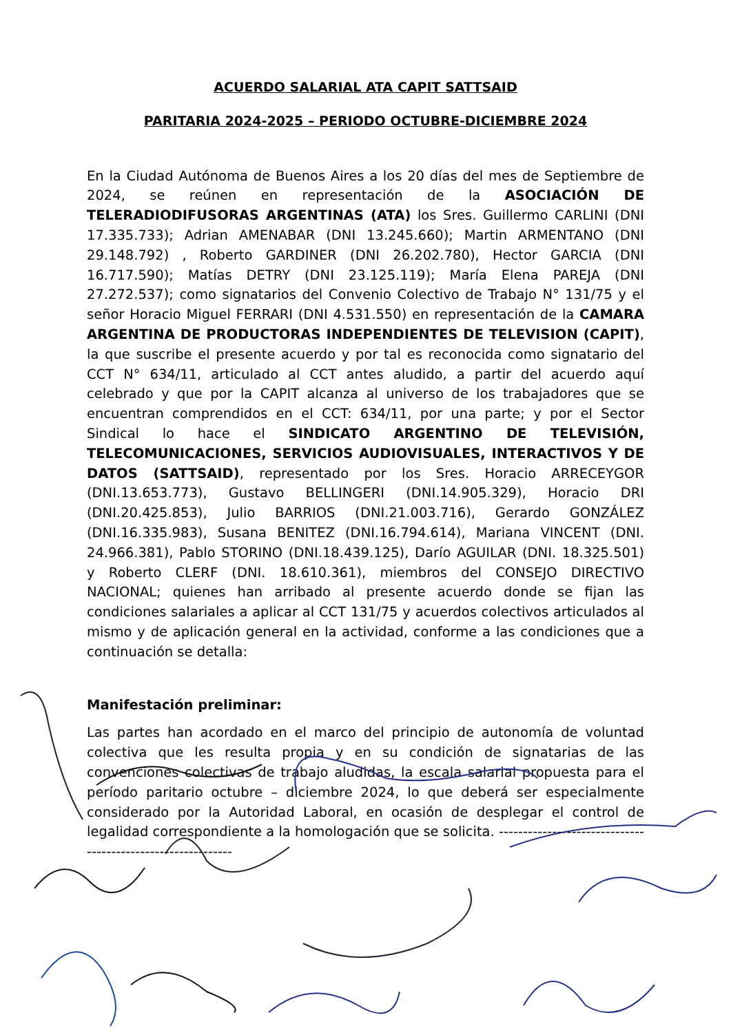ACUERDO SALARIAL ATA CAPIT SATTSAID
PARITARIA 2024-2025 – PERIODO OCTUBRE-DICIEMBRE 2024
En la Ciudad Autónoma de Buenos Aires a los 20 días del mes de Septiembre de 2024, se reúnen en representación de la ASOCIACIÓN DE TELERADIODIFUSORAS ARGENTINAS (ATA) los Sres. Guillermo CARLINI (DNI 17.335.733); Adrian AMENABAR (DNI 13.245.660); Martin ARMENTANO (DNI 29.148.792) , Roberto GARDINER (DNI 26.202.780), Hector GARCIA (DNI 16.717.590); Matías DETRY (DNI 23.125.119); María Elena PAREJA (DNI 27.272.537); como signatarios del Convenio Colectivo de Trabajo N° 131/75 y el señor Horacio Miguel FERRARI (DNI 4.531.550) en representación de la CAMARA ARGENTINA DE PRODUCTORAS INDEPENDIENTES DE TELEVISION (CAPIT), la que suscribe el presente acuerdo y por tal es reconocida como signatario del CCT N° 634/11, articulado al CCT antes aludido, a partir del acuerdo aquí celebrado y que por la CAPIT alcanza al universo de los trabajadores que se encuentran comprendidos en el CCT: 634/11, por una parte; y por el Sector Sindical lo hace el SINDICATO ARGENTINO DE TELEVISIÓN, TELECOMUNICACIONES, SERVICIOS AUDIOVISUALES, INTERACTIVOS Y DE DATOS (SATTSAID), representado por los Sres. Horacio ARRECEYGOR (DNI.13.653.773), Gustavo BELLINGERI (DNI.14.905.329), Horacio DRI (DNI.20.425.853), Julio BARRIOS (DNI.21.003.716), Gerardo GONZÁLEZ (DNI.16.335.983), Susana BENITEZ (DNI.16.794.614), Mariana VINCENT (DNI. 24.966.381), Pablo STORINO (DNI.18.439.125), Darío AGUILAR (DNI. 18.325.501) y Roberto CLERF (DNI. 18.610.361), miembros del CONSEJO DIRECTIVO NACIONAL; quienes han arribado al presente acuerdo donde se fijan las condiciones salariales a aplicar al CCT 131/75 y acuerdos colectivos articulados al mismo y de aplicación general en la actividad, conforme a las condiciones que a continuación se detalla:
Manifestación preliminar:
Las partes han acordado en el marco del principio de autonomía de voluntad colectiva que les resulta propia y en su condición de signatarias de las convenciones colectivas de trabajo aludidas, la escala salarial propuesta para el período paritario octubre – diciembre 2024, lo que deberá ser especialmente considerado por la Autoridad Laboral, en ocasión de desplegar el control de legalidad correspondiente a la homologación que se solicita. ------------------------------------------------------------